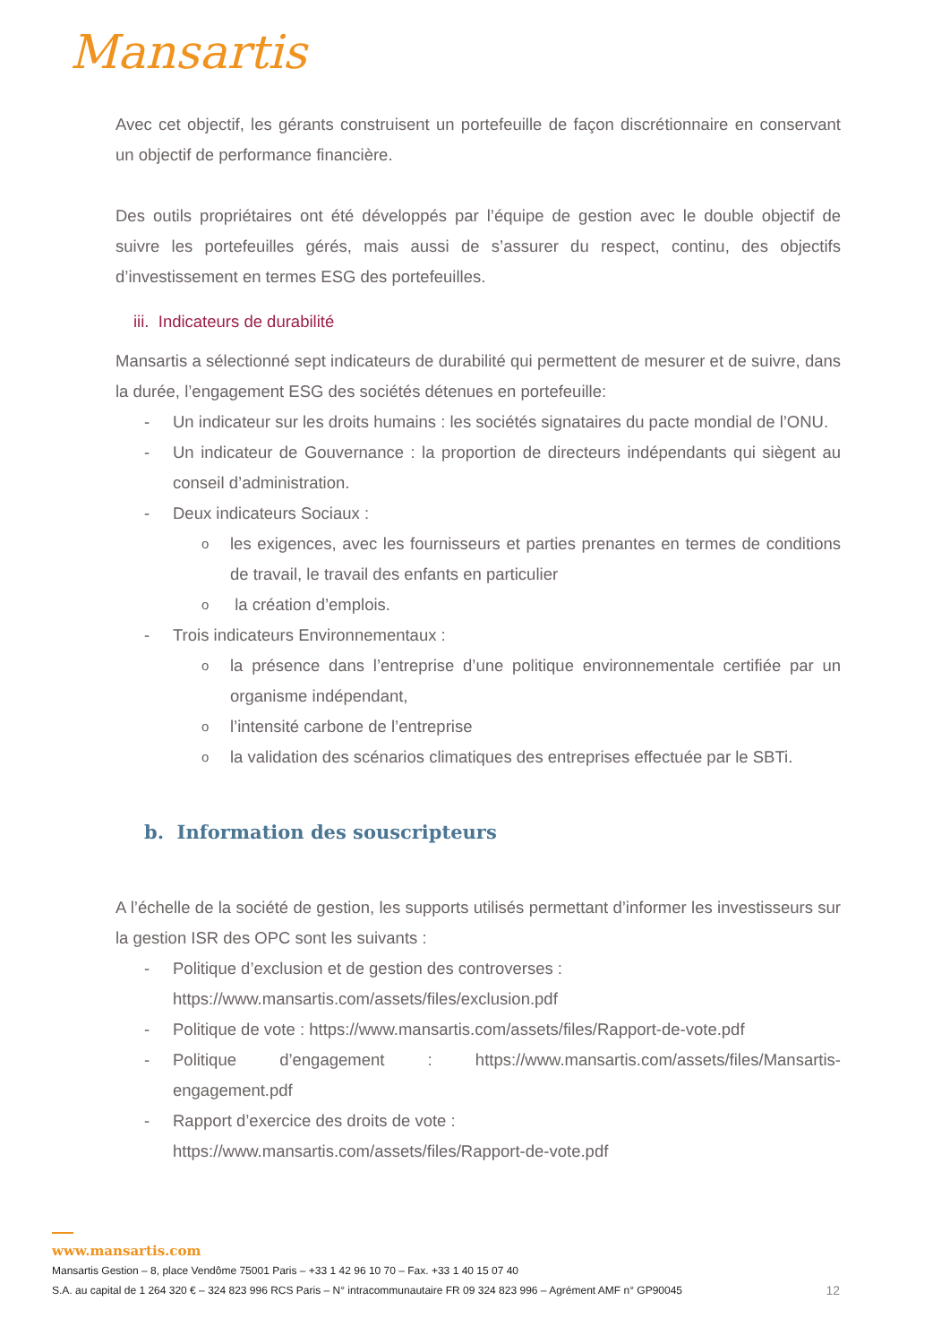Mansartis
Avec cet objectif, les gérants construisent un portefeuille de façon discrétionnaire en conservant un objectif de performance financière.
Des outils propriétaires ont été développés par l’équipe de gestion avec le double objectif de suivre les portefeuilles gérés, mais aussi de s’assurer du respect, continu, des objectifs d’investissement en termes ESG des portefeuilles.
iii. Indicateurs de durabilité
Mansartis a sélectionné sept indicateurs de durabilité qui permettent de mesurer et de suivre, dans la durée, l’engagement ESG des sociétés détenues en portefeuille:
- Un indicateur sur les droits humains : les sociétés signataires du pacte mondial de l’ONU.
- Un indicateur de Gouvernance : la proportion de directeurs indépendants qui siègent au conseil d’administration.
- Deux indicateurs Sociaux :
o
les exigences, avec les fournisseurs et parties prenantes en termes de conditions de travail, le travail des enfants en particulier
o
la création d’emplois.
- Trois indicateurs Environnementaux :
o
la présence dans l’entreprise d’une politique environnementale certifiée par un organisme indépendant,
o
l’intensité carbone de l’entreprise
o
la validation des scénarios climatiques des entreprises effectuée par le SBTi.
b. Information des souscripteurs
A l’échelle de la société de gestion, les supports utilisés permettant d’informer les investisseurs sur la gestion ISR des OPC sont les suivants :
- Politique d’exclusion et de gestion des controverses :
https://www.mansartis.com/assets/files/exclusion.pdf
- Politique de vote : https://www.mansartis.com/assets/files/Rapport-de-vote.pdf
- Politique d’engagement : https://www.mansartis.com/assets/files/Mansartis-engagement.pdf
- Rapport d’exercice des droits de vote :
https://www.mansartis.com/assets/files/Rapport-de-vote.pdf
www.mansartis.com
Mansartis Gestion – 8, place Vendôme 75001 Paris – +33 1 42 96 10 70 – Fax. +33 1 40 15 07 40
12 S.A. au capital de 1 264 320 € – 324 823 996 RCS Paris – N° intracommunautaire FR 09 324 823 996 – Agrément AMF n° GP90045